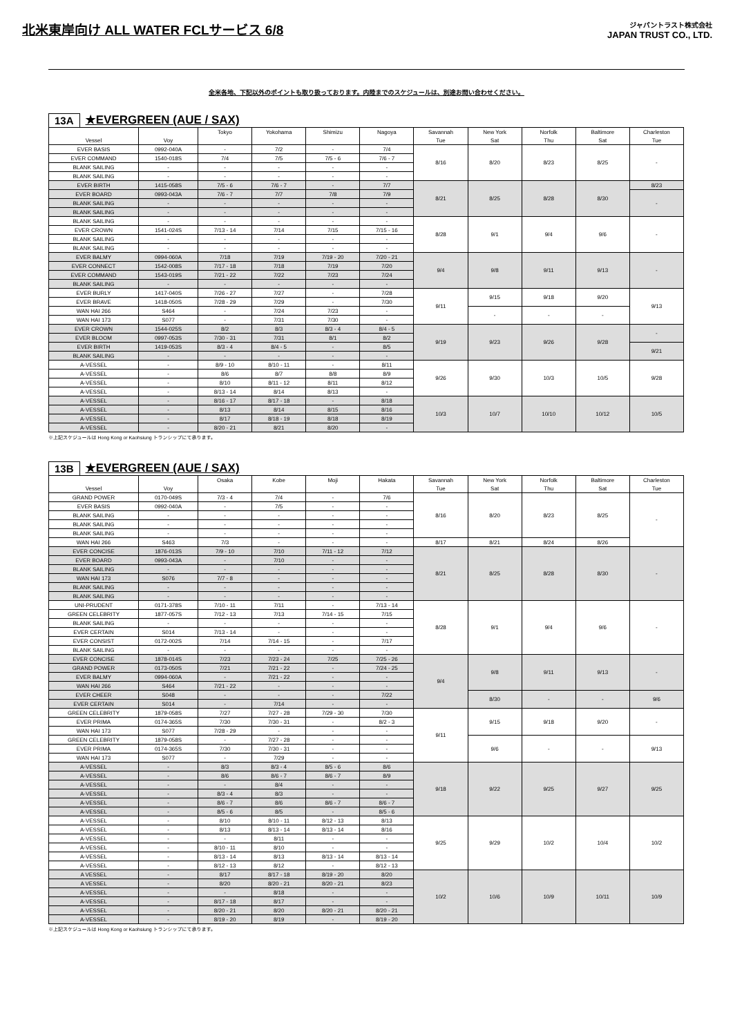北米東岸向け ALL WATER FCLサービス 6/8
ジャパントラスト株式会社
JAPAN TRUST CO., LTD.
全米各地、下記以外のポイントも取り扱っております。内陸までのスケジュールは、別途お問い合わせください。
13A ★EVERGREEN (AUE / SAX)
| | | Tokyo | Yokohama | Shimizu | Nagoya | Savannah | New York | Norfolk | Baltimore | Charleston |
| --- | --- | --- | --- | --- | --- | --- | --- | --- | --- | --- |
| Vessel | Voy | | | | | Tue | Sat | Thu | Sat | Tue |
| EVER BASIS | 0992-040A | - | 7/2 | - | 7/4 | 8/16 | 8/20 | 8/23 | 8/25 | - |
| EVER COMMAND | 1540-018S | 7/4 | 7/5 | 7/5 - 6 | 7/6 - 7 | | | | | |
| BLANK SAILING | - | - | - | - | - | | | | | |
| BLANK SAILING | - | - | - | - | - | | | | | |
| EVER BIRTH | 1415-058S | 7/5 - 6 | 7/6 - 7 | - | 7/7 | 8/21 | 8/25 | 8/28 | 8/30 | 8/23 |
| EVER BOARD | 0993-043A | 7/6 - 7 | 7/7 | 7/8 | 7/9 | | | | | - |
| BLANK SAILING | - | - | - | - | - | | | | | |
| BLANK SAILING | - | - | - | - | - | | | | | |
| BLANK SAILING | - | - | - | - | - | 8/28 | 9/1 | 9/4 | 9/6 | - |
| EVER CROWN | 1541-024S | 7/13 - 14 | 7/14 | 7/15 | 7/15 - 16 | | | | | |
| BLANK SAILING | - | - | - | - | - | | | | | |
| BLANK SAILING | - | - | - | - | - | | | | | |
| EVER BALMY | 0994-060A | 7/18 | 7/19 | 7/19 - 20 | 7/20 - 21 | 9/4 | 9/8 | 9/11 | 9/13 | - |
| EVER CONNECT | 1542-008S | 7/17 - 18 | 7/18 | 7/19 | 7/20 | | | | | |
| EVER COMMAND | 1543-019S | 7/21 - 22 | 7/22 | 7/23 | 7/24 | | | | | |
| BLANK SAILING | - | - | - | - | - | | | | | |
| EVER BURLY | 1417-040S | 7/26 - 27 | 7/27 | - | 7/28 | 9/11 | 9/15 | 9/18 | 9/20 | 9/13 |
| EVER BRAVE | 1418-050S | 7/28 - 29 | 7/29 | - | 7/30 | | | | | |
| WAN HAI 266 | S464 | - | 7/24 | 7/23 | - | | - | - | - | |
| WAN HAI 173 | S077 | - | 7/31 | 7/30 | - | | | | | |
| EVER CROWN | 1544-025S | 8/2 | 8/3 | 8/3 - 4 | 8/4 - 5 | 9/19 | 9/23 | 9/26 | 9/28 | - |
| EVER BLOOM | 0997-053S | 7/30 - 31 | 7/31 | 8/1 | 8/2 | | | | | |
| EVER BIRTH | 1419-053S | 8/3 - 4 | 8/4 - 5 | - | 8/5 | | | | | 9/21 |
| BLANK SAILING | - | - | - | - | - | | | | | |
| A-VESSEL | - | 8/9 - 10 | 8/10 - 11 | - | 8/11 | 9/26 | 9/30 | 10/3 | 10/5 | 9/28 |
| A-VESSEL | - | 8/6 | 8/7 | 8/8 | 8/9 | | | | | |
| A-VESSEL | - | 8/10 | 8/11 - 12 | 8/11 | 8/12 | | | | | |
| A-VESSEL | - | 8/13 - 14 | 8/14 | 8/13 | - | | | | | |
| A-VESSEL | - | 8/16 - 17 | 8/17 - 18 | - | 8/18 | 10/3 | 10/7 | 10/10 | 10/12 | 10/5 |
| A-VESSEL | - | 8/13 | 8/14 | 8/15 | 8/16 | | | | | |
| A-VESSEL | - | 8/17 | 8/18 - 19 | 8/18 | 8/19 | | | | | |
| A-VESSEL | - | 8/20 - 21 | 8/21 | 8/20 | - | | | | | |
※上記スケジュールは Hong Kong or Kaohsiung トランシップにて承ります。
13B ★EVERGREEN (AUE / SAX)
| | | Osaka | Kobe | Moji | Hakata | Savannah | New York | Norfolk | Baltimore | Charleston |
| --- | --- | --- | --- | --- | --- | --- | --- | --- | --- | --- |
| Vessel | Voy | | | | | Tue | Sat | Thu | Sat | Tue |
| GRAND POWER | 0170-049S | 7/3 - 4 | 7/4 | - | 7/6 | 8/16 | 8/20 | 8/23 | 8/25 | - |
| EVER BASIS | 0992-040A | - | 7/5 | - | - | | | | | |
| BLANK SAILING | - | - | - | - | - | | | | | |
| BLANK SAILING | - | - | - | - | - | | | | | |
| BLANK SAILING | - | - | - | - | - | | | | | |
| WAN HAI 266 | S463 | 7/3 | - | - | - | 8/17 | 8/21 | 8/24 | 8/26 | |
| EVER CONCISE | 1876-013S | 7/9 - 10 | 7/10 | 7/11 - 12 | 7/12 | 8/21 | 8/25 | 8/28 | 8/30 | - |
| EVER BOARD | 0993-043A | - | 7/10 | - | - | | | | | |
| BLANK SAILING | - | - | - | - | - | | | | | |
| WAN HAI 173 | S076 | 7/7 - 8 | - | - | - | | | | | |
| BLANK SAILING | - | - | - | - | - | | | | | |
| BLANK SAILING | - | - | - | - | - | | | | | |
| UNI-PRUDENT | 0171-378S | 7/10 - 11 | 7/11 | - | 7/13 - 14 | 8/28 | 9/1 | 9/4 | 9/6 | - |
| GREEN CELEBRITY | 1877-057S | 7/12 - 13 | 7/13 | 7/14 - 15 | 7/15 | | | | | |
| BLANK SAILING | - | - | - | - | - | | | | | |
| EVER CERTAIN | S014 | 7/13 - 14 | - | - | - | | | | | |
| EVER CONSIST | 0172-002S | 7/14 | 7/14 - 15 | - | 7/17 | | | | | |
| BLANK SAILING | - | - | - | - | - | | | | | |
| EVER CONCISE | 1878-014S | 7/23 | 7/23 - 24 | 7/25 | 7/25 - 26 | 9/4 | 9/8 | 9/11 | 9/13 | - |
| GRAND POWER | 0173-050S | 7/21 | 7/21 - 22 | - | 7/24 - 25 | | | | | |
| EVER BALMY | 0994-060A | - | 7/21 - 22 | - | - | | | | | |
| WAN HAI 266 | S464 | 7/21 - 22 | - | - | - | | | | | |
| EVER CHEER | S048 | - | - | - | 7/22 | | 8/30 | - | - | 9/6 |
| EVER CERTAIN | S014 | - | 7/14 | - | - | | | | | |
| GREEN CELEBRITY | 1879-058S | 7/27 | 7/27 - 28 | 7/29 - 30 | 7/30 | 9/11 | 9/15 | 9/18 | 9/20 | - |
| EVER PRIMA | 0174-365S | 7/30 | 7/30 - 31 | - | 8/2 - 3 | | | | | |
| WAN HAI 173 | S077 | 7/28 - 29 | - | - | - | | | | | |
| GREEN CELEBRITY | 1879-058S | - | 7/27 - 28 | - | - | | 9/6 | - | - | 9/13 |
| EVER PRIMA | 0174-365S | 7/30 | 7/30 - 31 | - | - | | | | | |
| WAN HAI 173 | S077 | - | 7/29 | - | - | | | | | |
| A-VESSEL | - | 8/3 | 8/3 - 4 | 8/5 - 6 | 8/6 | 9/18 | 9/22 | 9/25 | 9/27 | 9/25 |
| A-VESSEL | - | 8/6 | 8/6 - 7 | 8/6 - 7 | 8/9 | | | | | |
| A-VESSEL | - | - | 8/4 | - | - | | | | | |
| A-VESSEL | - | 8/3 - 4 | 8/3 | - | - | | | | | |
| A-VESSEL | - | 8/6 - 7 | 8/6 | 8/6 - 7 | 8/6 - 7 | | | | | |
| A-VESSEL | - | 8/5 - 6 | 8/5 | - | 8/5 - 6 | | | | | |
| A-VESSEL | - | 8/10 | 8/10 - 11 | 8/12 - 13 | 8/13 | 9/25 | 9/29 | 10/2 | 10/4 | 10/2 |
| A-VESSEL | - | 8/13 | 8/13 - 14 | 8/13 - 14 | 8/16 | | | | | |
| A-VESSEL | - | - | 8/11 | - | - | | | | | |
| A-VESSEL | - | 8/10 - 11 | 8/10 | - | - | | | | | |
| A-VESSEL | - | 8/13 - 14 | 8/13 | 8/13 - 14 | 8/13 - 14 | | | | | |
| A-VESSEL | - | 8/12 - 13 | 8/12 | - | 8/12 - 13 | | | | | |
| A VESSEL | - | 8/17 | 8/17 - 18 | 8/19 - 20 | 8/20 | 10/2 | 10/6 | 10/9 | 10/11 | 10/9 |
| A VESSEL | - | 8/20 | 8/20 - 21 | 8/20 - 21 | 8/23 | | | | | |
| A-VESSEL | - | - | 8/18 | - | - | | | | | |
| A-VESSEL | - | 8/17 - 18 | 8/17 | - | - | | | | | |
| A-VESSEL | - | 8/20 - 21 | 8/20 | 8/20 - 21 | 8/20 - 21 | | | | | |
| A-VESSEL | - | 8/19 - 20 | 8/19 | - | 8/19 - 20 | | | | | |
※上記スケジュールは Hong Kong or Kaohsiung トランシップにて承ります。